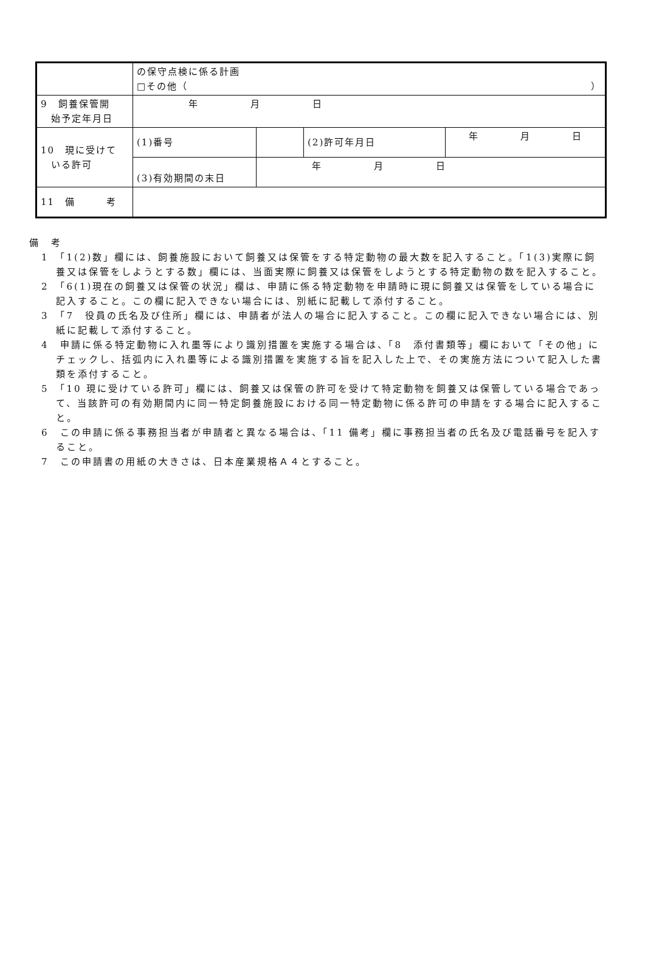| | の保守点検に係る計画 □その他（ ） | | | |
| 9 飼養保管開 始予定年月日 | 年 月 日 | | | |
| 10 現に受けて いる許可 | (1)番号 | | (2)許可年月日 | 年 月 日 |
| | (3)有効期間の末日 | 年 月 日 | | |
| 11 備 考 | | | | |
備　考
1　「1(2)数」欄には、飼養施設において飼養又は保管をする特定動物の最大数を記入すること。「1(3)実際に飼養又は保管をしようとする数」欄には、当面実際に飼養又は保管をしようとする特定動物の数を記入すること。
2　「6(1)現在の飼養又は保管の状況」欄は、申請に係る特定動物を申請時に現に飼養又は保管をしている場合に記入すること。この欄に記入できない場合には、別紙に記載して添付すること。
3　「7　役員の氏名及び住所」欄には、申請者が法人の場合に記入すること。この欄に記入できない場合には、別紙に記載して添付すること。
4　申請に係る特定動物に入れ墨等により識別措置を実施する場合は、「8　添付書類等」欄において「その他」にチェックし、括弧内に入れ墨等による識別措置を実施する旨を記入した上で、その実施方法について記入した書類を添付すること。
5　「10 現に受けている許可」欄には、飼養又は保管の許可を受けて特定動物を飼養又は保管している場合であって、当該許可の有効期間内に同一特定飼養施設における同一特定動物に係る許可の申請をする場合に記入すること。
6　この申請に係る事務担当者が申請者と異なる場合は、「11 備考」欄に事務担当者の氏名及び電話番号を記入すること。
7　この申請書の用紙の大きさは、日本産業規格Ａ４とすること。